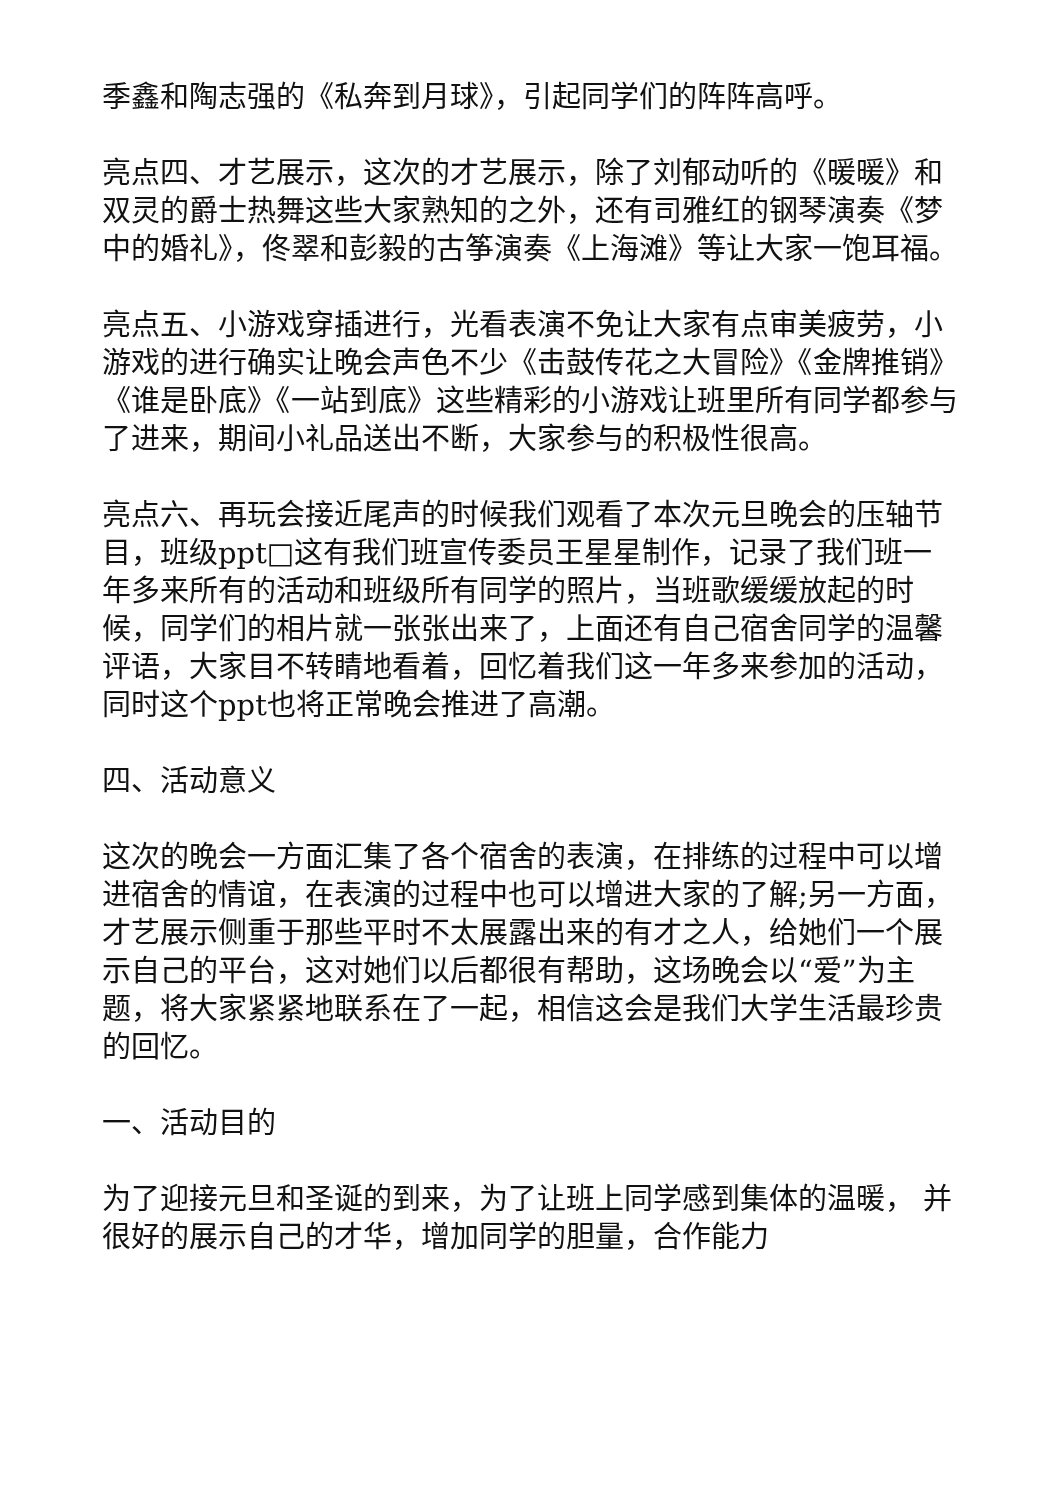季鑫和陶志强的《私奔到月球》，引起同学们的阵阵高呼。
亮点四、才艺展示，这次的才艺展示，除了刘郁动听的《暖暖》和双灵的爵士热舞这些大家熟知的之外，还有司雅红的钢琴演奏《梦中的婚礼》，佟翠和彭毅的古筝演奏《上海滩》等让大家一饱耳福。
亮点五、小游戏穿插进行，光看表演不免让大家有点审美疲劳，小游戏的进行确实让晚会声色不少《击鼓传花之大冒险》《金牌推销》《谁是卧底》《一站到底》这些精彩的小游戏让班里所有同学都参与了进来，期间小礼品送出不断，大家参与的积极性很高。
亮点六、再玩会接近尾声的时候我们观看了本次元旦晚会的压轴节目，班级ppt□这有我们班宣传委员王星星制作，记录了我们班一年多来所有的活动和班级所有同学的照片，当班歌缓缓放起的时候，同学们的相片就一张张出来了，上面还有自己宿舍同学的温馨评语，大家目不转睛地看着，回忆着我们这一年多来参加的活动，同时这个ppt也将正常晚会推进了高潮。
四、活动意义
这次的晚会一方面汇集了各个宿舍的表演，在排练的过程中可以增进宿舍的情谊，在表演的过程中也可以增进大家的了解;另一方面，才艺展示侧重于那些平时不太展露出来的有才之人，给她们一个展示自己的平台，这对她们以后都很有帮助，这场晚会以“爱”为主题，将大家紧紧地联系在了一起，相信这会是我们大学生活最珍贵的回忆。
一、活动目的
为了迎接元旦和圣诞的到来，为了让班上同学感到集体的温暖， 并很好的展示自己的才华，增加同学的胆量，合作能力